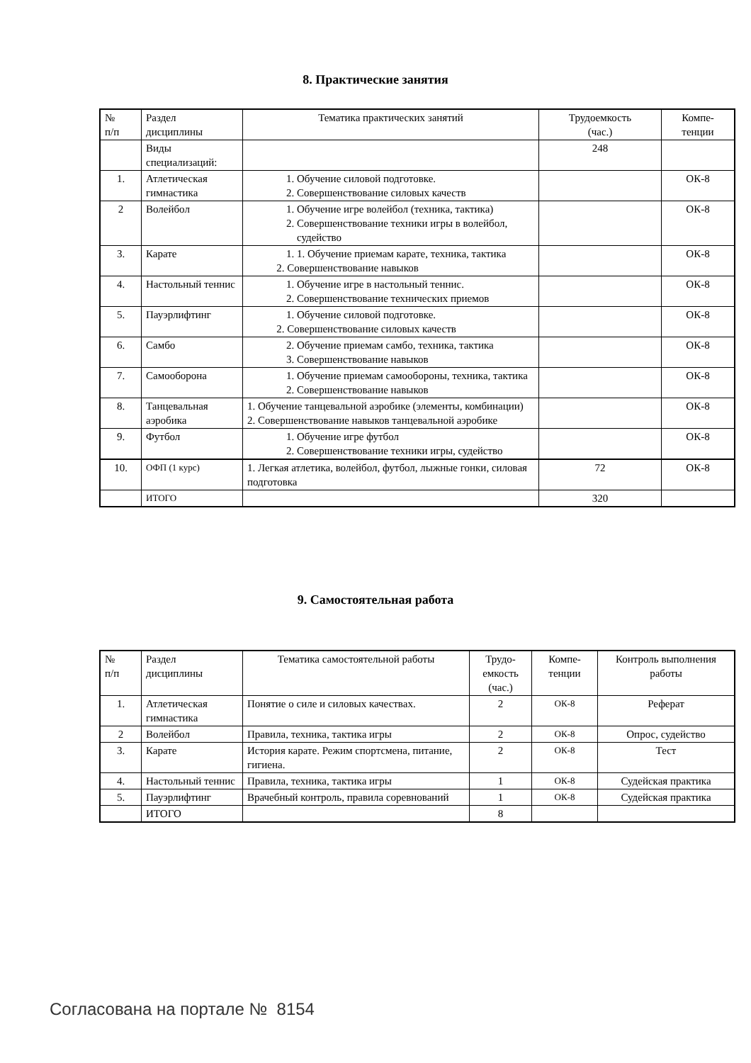8. Практические занятия
| № п/п | Раздел дисциплины | Тематика практических занятий | Трудоемкость (час.) | Компе- тенции |
| --- | --- | --- | --- | --- |
| | Виды специализаций: | | 248 | |
| 1. | Атлетическая гимнастика | 1. Обучение силовой подготовке. 2. Совершенствование силовых качеств | | ОК-8 |
| 2 | Волейбол | 1. Обучение игре волейбол (техника, тактика) 2. Совершенствование техники игры в волейбол, судейство | | ОК-8 |
| 3. | Карате | 1. 1. Обучение приемам карате, техника, тактика 2. Совершенствование навыков | | ОК-8 |
| 4. | Настольный теннис | 1. Обучение игре в настольный теннис. 2. Совершенствование технических приемов | | ОК-8 |
| 5. | Пауэрлифтинг | 1. Обучение силовой подготовке. 2. Совершенствование силовых качеств | | ОК-8 |
| 6. | Самбо | 2. Обучение приемам самбо, техника, тактика 3. Совершенствование навыков | | ОК-8 |
| 7. | Самооборона | 1. Обучение приемам самообороны, техника, тактика 2. Совершенствование навыков | | ОК-8 |
| 8. | Танцевальная аэробика | 1. Обучение танцевальной аэробике (элементы, комбинации) 2. Совершенствование навыков танцевальной аэробике | | ОК-8 |
| 9. | Футбол | 1. Обучение игре футбол 2. Совершенствование техники игры, судейство | | ОК-8 |
| 10. | ОФП (1 курс) | 1. Легкая атлетика, волейбол, футбол, лыжные гонки, силовая подготовка | 72 | ОК-8 |
| | ИТОГО | | 320 | |
9. Самостоятельная работа
| № п/п | Раздел дисциплины | Тематика самостоятельной работы | Трудо- емкость (час.) | Компе- тенции | Контроль выполнения работы |
| --- | --- | --- | --- | --- | --- |
| 1. | Атлетическая гимнастика | Понятие о силе и силовых качествах. | 2 | ОК-8 | Реферат |
| 2 | Волейбол | Правила, техника, тактика игры | 2 | ОК-8 | Опрос, судейство |
| 3. | Карате | История карате. Режим спортсмена, питание, гигиена. | 2 | ОК-8 | Тест |
| 4. | Настольный теннис | Правила, техника, тактика игры | 1 | ОК-8 | Судейская практика |
| 5. | Пауэрлифтинг | Врачебный контроль, правила соревнований | 1 | ОК-8 | Судейская практика |
| | ИТОГО | | 8 | | |
Согласована на портале № 8154